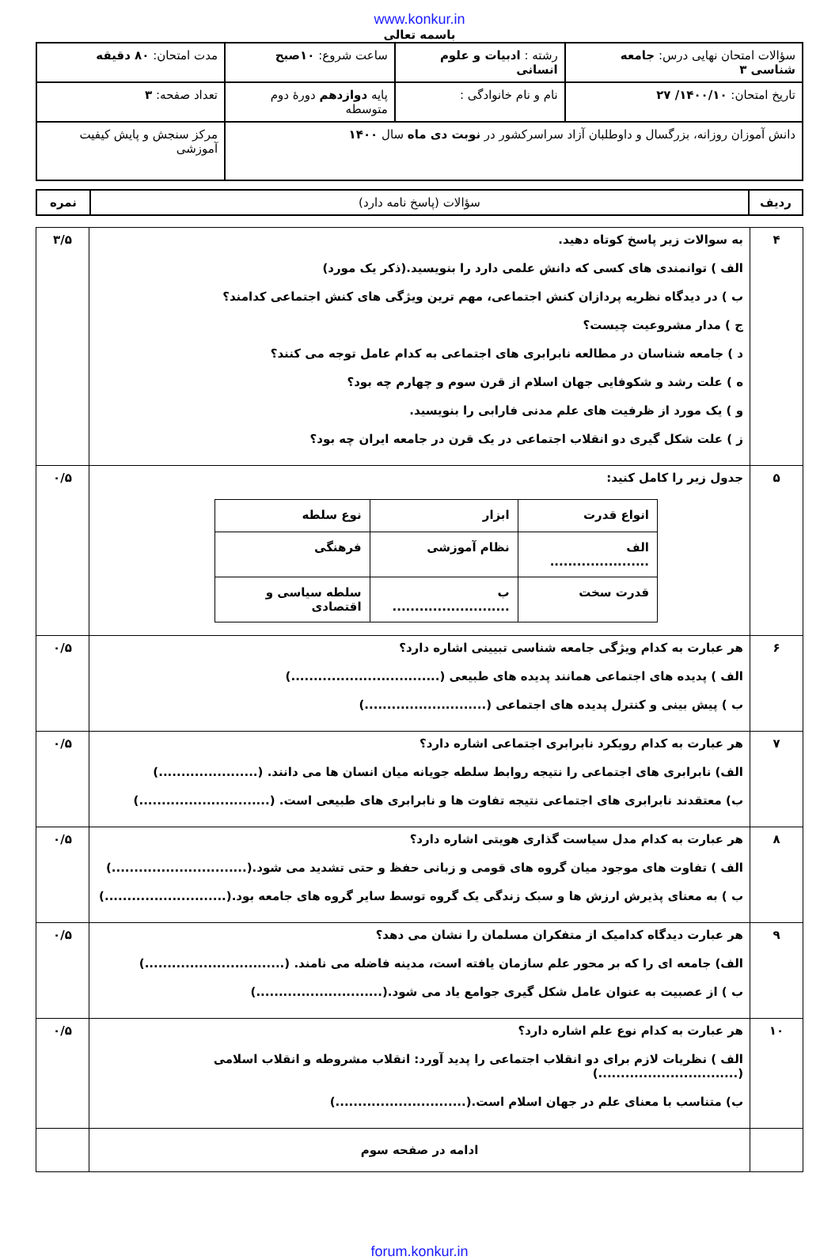www.konkur.in
باسمه تعالی
| سؤالات امتحان نهایی درس: جامعه شناسی ۳ | رشته : ادبیات و علوم انسانی | ساعت شروع: ۱۰صبح | مدت امتحان: ۸۰ دقیقه |
| تاریخ امتحان: ۱۴۰۰/۱۰/ ۲۷ | نام و نام خانوادگی : | پایه دوازدهم دورهٔ دوم متوسطه | تعداد صفحه: ۳ |
| دانش آموزان روزانه، بزرگسال و داوطلبان آزاد سراسرکشور در نوبت دی ماه سال ۱۴۰۰ | | | مرکز سنجش و پایش کیفیت آموزشی |
| ردیف | سؤالات (پاسخ نامه دارد) | نمره |
| --- | --- | --- |
| ۴ | به سوالات زیر پاسخ کوتاه دهید. الف ) توانمندی های کسی که دانش علمی دارد را بنویسید.(ذکر یک مورد) ب ) در دیدگاه نظریه پردازان کنش اجتماعی، مهم ترین ویژگی های کنش اجتماعی کدامند؟ ج ) مدار مشروعیت چیست؟ د ) جامعه شناسان در مطالعه نابرابری های اجتماعی به کدام عامل توجه می کنند؟ ه ) علت رشد و شکوفایی جهان اسلام از قرن سوم و چهارم چه بود؟ و ) یک مورد از ظرفیت های علم مدنی فارابی را بنویسید. ز ) علت شکل گیری دو انقلاب اجتماعی در یک قرن در جامعه ایران چه بود؟ | ۳/۵ |
| ۵ | جدول زیر را کامل کنید: / انواع قدرت / ابزار / نوع سلطه / / الف ...................... / نظام آموزشی / فرهنگی / / قدرت سخت / ب .......................... / سلطه سیاسی و اقتصادی / | ۰/۵ |
| ۶ | هر عبارت به کدام ویژگی جامعه شناسی تبیینی اشاره دارد؟ الف ) پدیده های اجتماعی همانند پدیده های طبیعی (.................................) ب ) پیش بینی و کنترل پدیده های اجتماعی (...........................) | ۰/۵ |
| ۷ | هر عبارت به کدام رویکرد نابرابری اجتماعی اشاره دارد؟ الف) نابرابری های اجتماعی را نتیجه روابط سلطه جویانه میان انسان ها می دانند. (......................) ب) معتقدند نابرابری های اجتماعی نتیجه تفاوت ها و نابرابری های طبیعی است. (.............................) | ۰/۵ |
| ۸ | هر عبارت به کدام مدل سیاست گذاری هویتی اشاره دارد؟ الف ) تفاوت های موجود میان گروه های قومی و زبانی حفظ و حتی تشدید می شود.(..............................) ب ) به معنای پذیرش ارزش ها و سبک زندگی یک گروه توسط سایر گروه های جامعه بود.(...........................) | ۰/۵ |
| ۹ | هر عبارت دیدگاه کدامیک از متفکران مسلمان را نشان می دهد؟ الف) جامعه ای را که بر محور علم سازمان یافته است، مدینه فاضله می نامند. (...............................) ب ) از عصبیت به عنوان عامل شکل گیری جوامع یاد می شود.(............................) | ۰/۵ |
| ۱۰ | هر عبارت به کدام نوع علم اشاره دارد؟ الف ) نظریات لازم برای دو انقلاب اجتماعی را پدید آورد: انقلاب مشروطه و انقلاب اسلامی (...............................) ب) متناسب با معنای علم در جهان اسلام است.(.............................) | ۰/۵ |
| | ادامه در صفحه سوم | |
forum.konkur.in